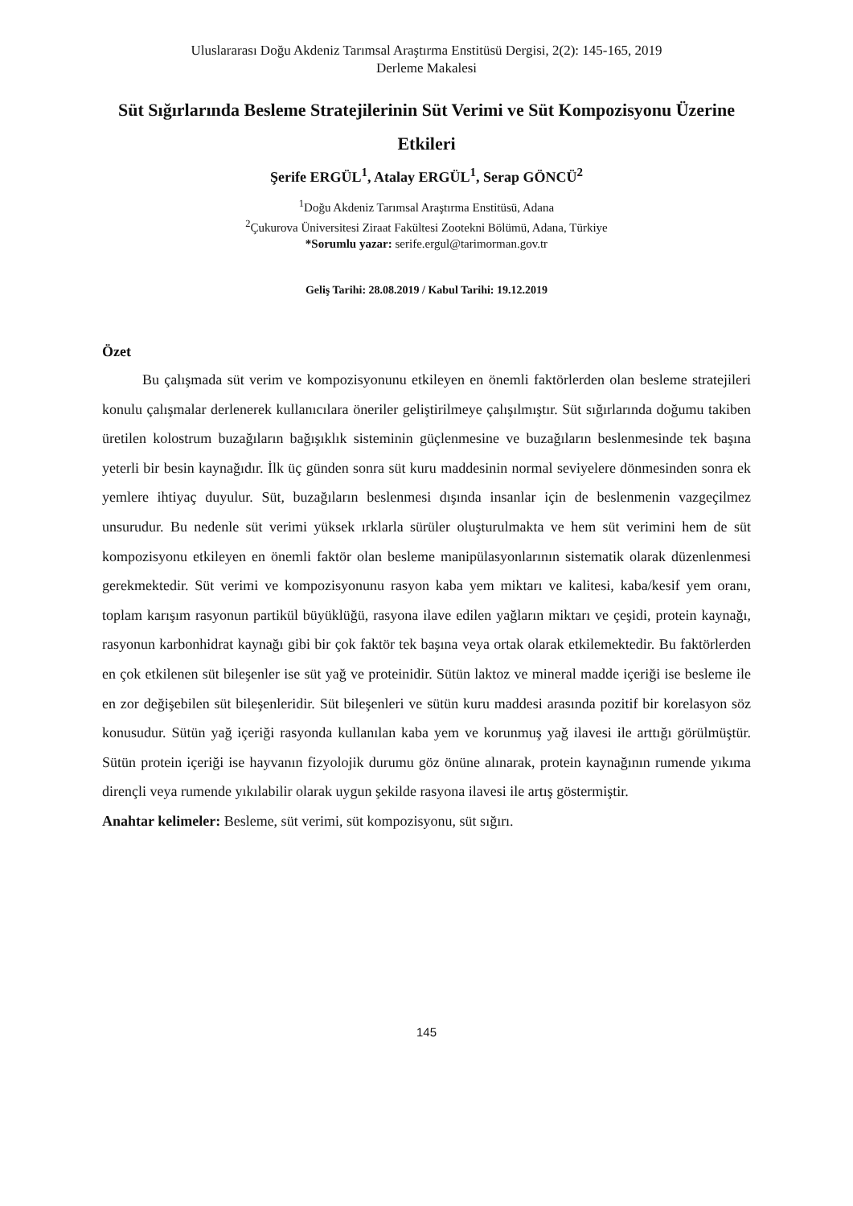Uluslararası Doğu Akdeniz Tarımsal Araştırma Enstitüsü Dergisi, 2(2): 145-165, 2019
Derleme Makalesi
Süt Sığırlarında Besleme Stratejilerinin Süt Verimi ve Süt Kompozisyonu Üzerine Etkileri
Şerife ERGÜL<sup>1</sup>, Atalay ERGÜL<sup>1</sup>, Serap GÖNCÜ<sup>2</sup>
<sup>1</sup> Doğu Akdeniz Tarımsal Araştırma Enstitüsü, Adana
<sup>2</sup> Çukurova Üniversitesi Ziraat Fakültesi Zootekni Bölümü, Adana, Türkiye
*Sorumlu yazar: serife.ergul@tarimorman.gov.tr
Geliş Tarihi: 28.08.2019 / Kabul Tarihi: 19.12.2019
Özet
Bu çalışmada süt verim ve kompozisyonunu etkileyen en önemli faktörlerden olan besleme stratejileri konulu çalışmalar derlenerek kullanıcılara öneriler geliştirilmeye çalışılmıştır. Süt sığırlarında doğumu takiben üretilen kolostrum buzağıların bağışıklık sisteminin güçlenmesine ve buzağıların beslenmesinde tek başına yeterli bir besin kaynağıdır. İlk üç günden sonra süt kuru maddesinin normal seviyelere dönmesinden sonra ek yemlere ihtiyaç duyulur. Süt, buzağıların beslenmesi dışında insanlar için de beslenmenin vazgeçilmez unsurudur. Bu nedenle süt verimi yüksek ırklarla sürüler oluşturulmakta ve hem süt verimini hem de süt kompozisyonu etkileyen en önemli faktör olan besleme manipülasyonlarının sistematik olarak düzenlenmesi gerekmektedir. Süt verimi ve kompozisyonunu rasyon kaba yem miktarı ve kalitesi, kaba/kesif yem oranı, toplam karışım rasyonun partikül büyüklüğü, rasyona ilave edilen yağların miktarı ve çeşidi, protein kaynağı, rasyonun karbonhidrat kaynağı gibi bir çok faktör tek başına veya ortak olarak etkilemektedir. Bu faktörlerden en çok etkilenen süt bileşenler ise süt yağ ve proteinidir. Sütün laktoz ve mineral madde içeriği ise besleme ile en zor değişebilen süt bileşenleridir. Süt bileşenleri ve sütün kuru maddesi arasında pozitif bir korelasyon söz konusudur. Sütün yağ içeriği rasyonda kullanılan kaba yem ve korunmuş yağ ilavesi ile arttığı görülmüştür. Sütün protein içeriği ise hayvanın fizyolojik durumu göz önüne alınarak, protein kaynağının rumende yıkıma dirençli veya rumende yıkılabilir olarak uygun şekilde rasyona ilavesi ile artış göstermiştir.
Anahtar kelimeler: Besleme, süt verimi, süt kompozisyonu, süt sığırı.
145